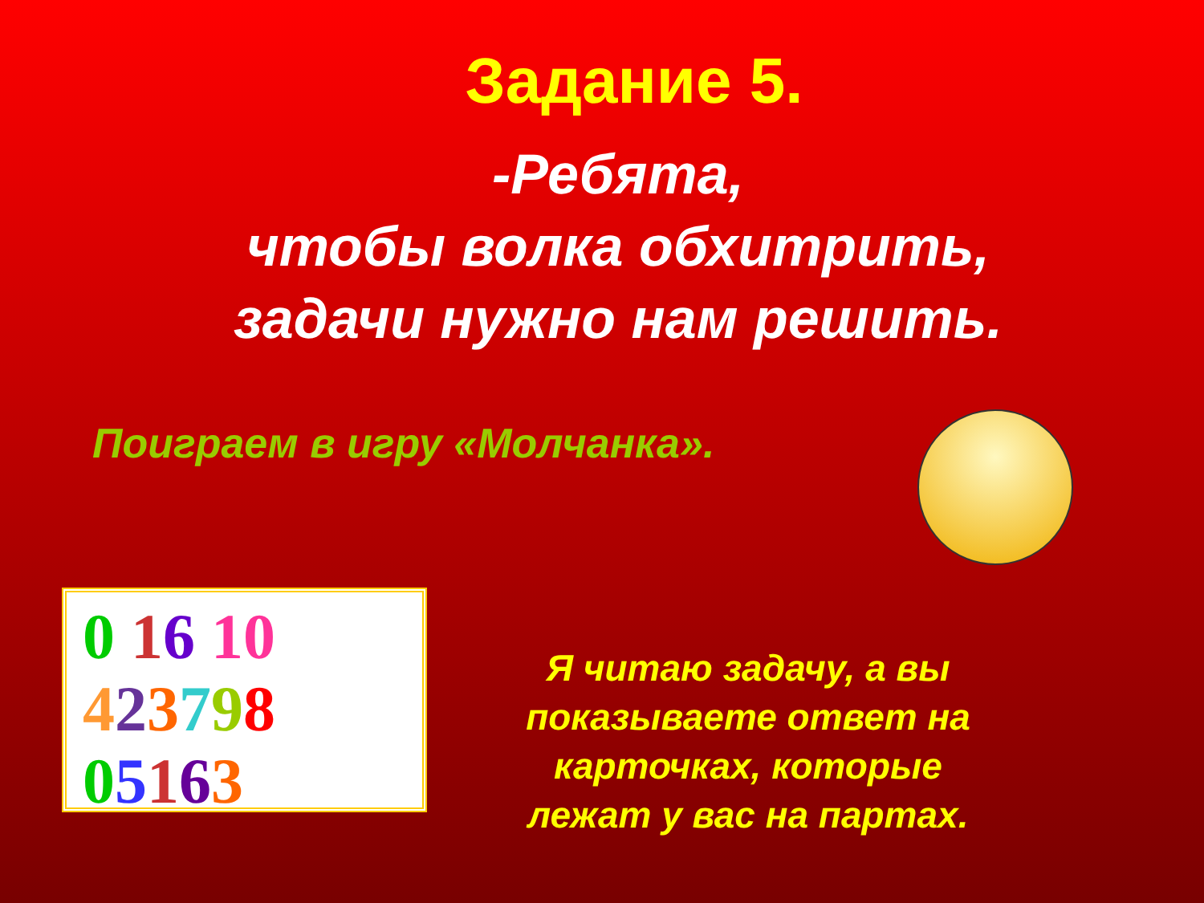Задание 5.
-Ребята,
чтобы волка обхитрить,
задачи нужно нам решить.
Поиграем в игру «Молчанка».
0 16 10
423798
05163
Я читаю задачу, а вы показываете ответ на карточках, которые лежат у вас на партах.